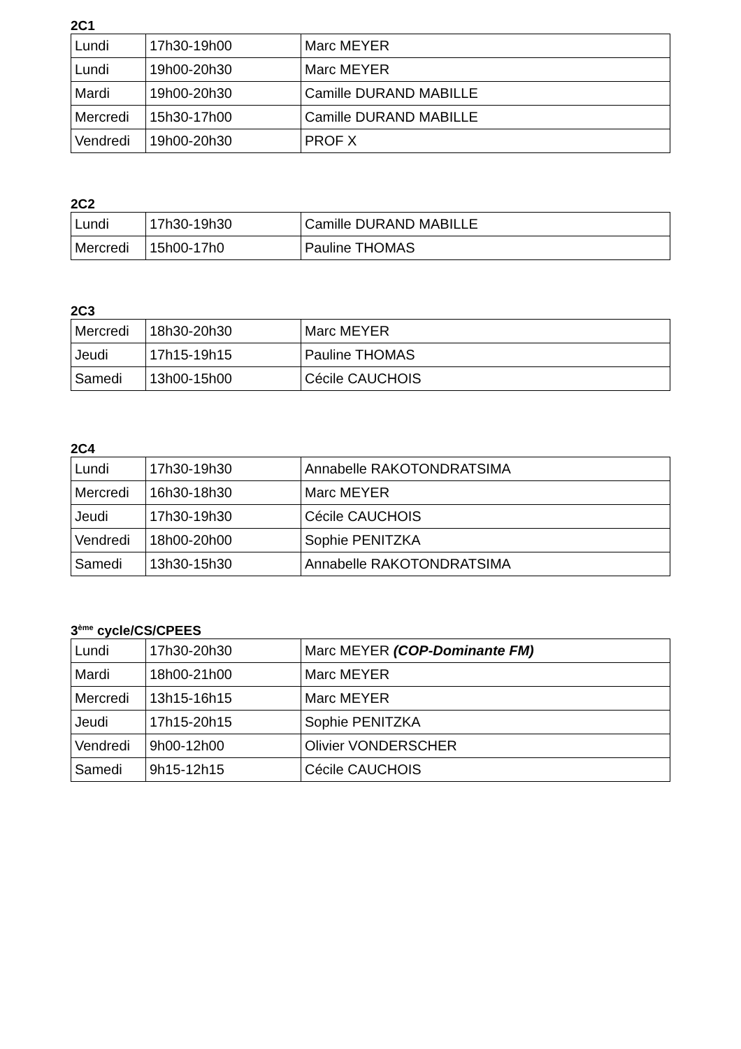2C1
| Lundi | 17h30-19h00 | Marc MEYER |
| Lundi | 19h00-20h30 | Marc MEYER |
| Mardi | 19h00-20h30 | Camille DURAND MABILLE |
| Mercredi | 15h30-17h00 | Camille DURAND MABILLE |
| Vendredi | 19h00-20h30 | PROF X |
2C2
| Lundi | 17h30-19h30 | Camille DURAND MABILLE |
| Mercredi | 15h00-17h0 | Pauline THOMAS |
2C3
| Mercredi | 18h30-20h30 | Marc MEYER |
| Jeudi | 17h15-19h15 | Pauline THOMAS |
| Samedi | 13h00-15h00 | Cécile CAUCHOIS |
2C4
| Lundi | 17h30-19h30 | Annabelle RAKOTONDRATSIMA |
| Mercredi | 16h30-18h30 | Marc MEYER |
| Jeudi | 17h30-19h30 | Cécile CAUCHOIS |
| Vendredi | 18h00-20h00 | Sophie PENITZKA |
| Samedi | 13h30-15h30 | Annabelle RAKOTONDRATSIMA |
3<sup>ème</sup> cycle/CS/CPEES
| Lundi | 17h30-20h30 | Marc MEYER (COP-Dominante FM) |
| Mardi | 18h00-21h00 | Marc MEYER |
| Mercredi | 13h15-16h15 | Marc MEYER |
| Jeudi | 17h15-20h15 | Sophie PENITZKA |
| Vendredi | 9h00-12h00 | Olivier VONDERSCHER |
| Samedi | 9h15-12h15 | Cécile CAUCHOIS |